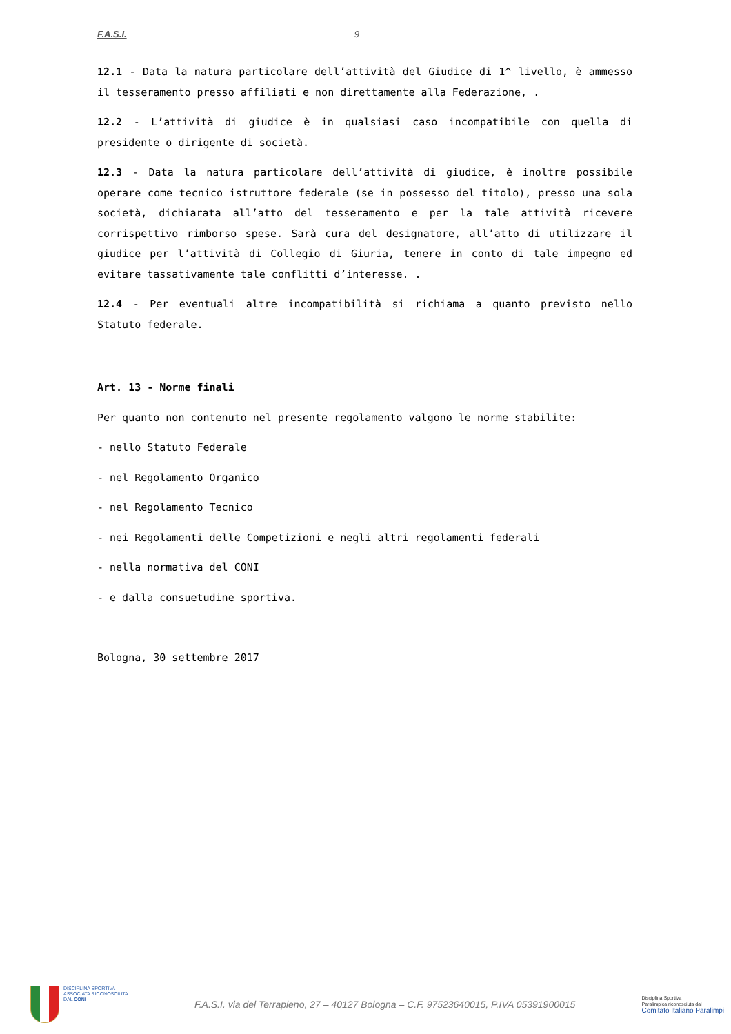F.A.S.I. 9
12.1 - Data la natura particolare dell’attività del Giudice di 1^ livello, è ammesso il tesseramento presso affiliati e non direttamente alla Federazione, .
12.2 - L’attività di giudice è in qualsiasi caso incompatibile con quella di presidente o dirigente di società.
12.3 - Data la natura particolare dell’attività di giudice, è inoltre possibile operare come tecnico istruttore federale (se in possesso del titolo), presso una sola società, dichiarata all’atto del tesseramento e per la tale attività ricevere corrispettivo rimborso spese. Sarà cura del designatore, all’atto di utilizzare il giudice per l’attività di Collegio di Giuria, tenere in conto di tale impegno ed evitare tassativamente tale conflitti d’interesse. .
12.4 - Per eventuali altre incompatibilità si richiama a quanto previsto nello Statuto federale.
Art. 13 - Norme finali
Per quanto non contenuto nel presente regolamento valgono le norme stabilite:
- nello Statuto Federale
- nel Regolamento Organico
- nel Regolamento Tecnico
- nei Regolamenti delle Competizioni e negli altri regolamenti federali
- nella normativa del CONI
- e dalla consuetudine sportiva.
Bologna, 30 settembre 2017
DISCIPLINA SPORTIVA
ASSOCIATA RICONOSCIUTA
DAL CONI
F.A.S.I. via del Terrapieno, 27 – 40127 Bologna – C.F. 97523640015, P.IVA 05391900015
Disciplina Sportiva
Paralimpica riconosciuta dal
Comitato Italiano Paralimpi